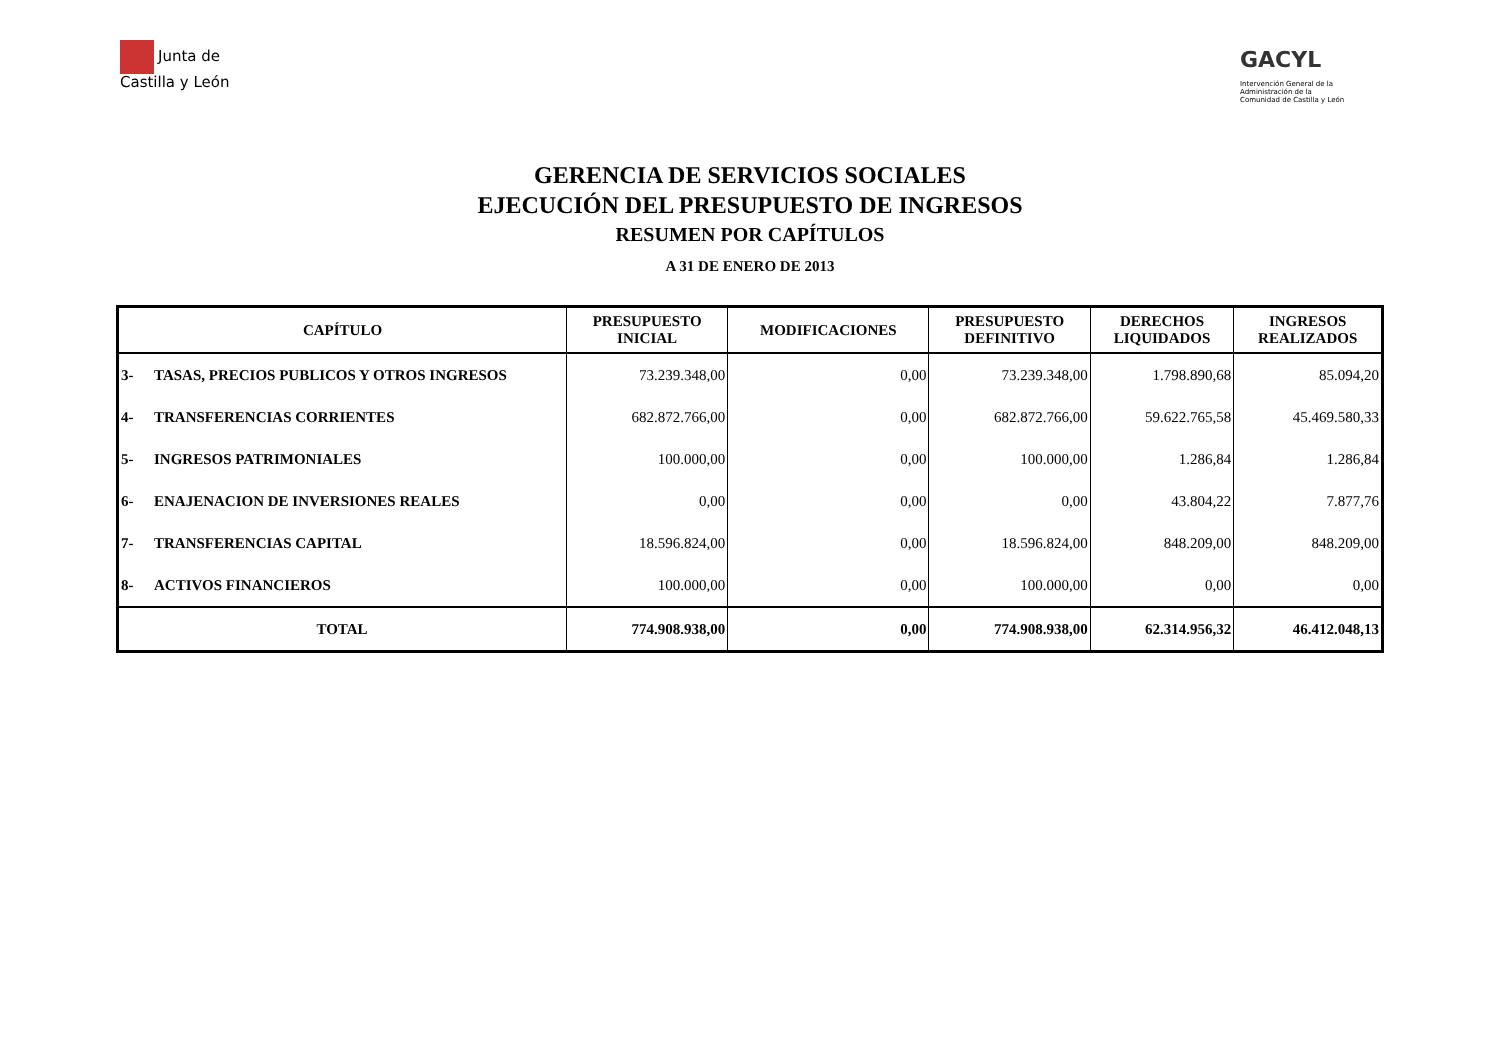Junta de
Castilla y León
GACYL
Intervención General de la
Administración de la
Comunidad de Castilla y León
GERENCIA DE SERVICIOS SOCIALES
EJECUCIÓN DEL PRESUPUESTO DE INGRESOS
RESUMEN POR CAPÍTULOS
A 31 DE ENERO DE 2013
| CAPÍTULO | | PRESUPUESTO INICIAL | MODIFICACIONES | PRESUPUESTO DEFINITIVO | DERECHOS LIQUIDADOS | INGRESOS REALIZADOS |
| --- | --- | --- | --- | --- | --- | --- |
| 3- | TASAS, PRECIOS PUBLICOS Y OTROS INGRESOS | 73.239.348,00 | 0,00 | 73.239.348,00 | 1.798.890,68 | 85.094,20 |
| 4- | TRANSFERENCIAS CORRIENTES | 682.872.766,00 | 0,00 | 682.872.766,00 | 59.622.765,58 | 45.469.580,33 |
| 5- | INGRESOS PATRIMONIALES | 100.000,00 | 0,00 | 100.000,00 | 1.286,84 | 1.286,84 |
| 6- | ENAJENACION DE INVERSIONES REALES | 0,00 | 0,00 | 0,00 | 43.804,22 | 7.877,76 |
| 7- | TRANSFERENCIAS CAPITAL | 18.596.824,00 | 0,00 | 18.596.824,00 | 848.209,00 | 848.209,00 |
| 8- | ACTIVOS FINANCIEROS | 100.000,00 | 0,00 | 100.000,00 | 0,00 | 0,00 |
| TOTAL | | 774.908.938,00 | 0,00 | 774.908.938,00 | 62.314.956,32 | 46.412.048,13 |